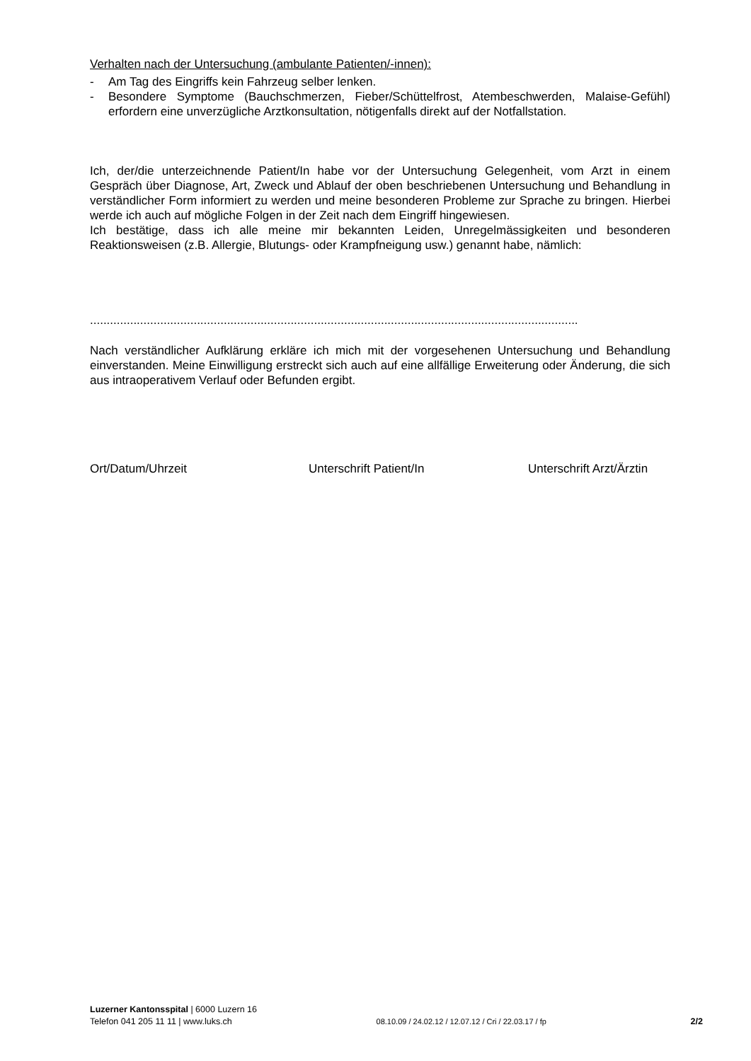Verhalten nach der Untersuchung (ambulante Patienten/-innen):
- Am Tag des Eingriffs kein Fahrzeug selber lenken.
- Besondere Symptome (Bauchschmerzen, Fieber/Schüttelfrost, Atembeschwerden, Malaise-Gefühl) erfordern eine unverzügliche Arztkonsultation, nötigenfalls direkt auf der Notfallstation.
Ich, der/die unterzeichnende Patient/In habe vor der Untersuchung Gelegenheit, vom Arzt in einem Gespräch über Diagnose, Art, Zweck und Ablauf der oben beschriebenen Untersuchung und Behandlung in verständlicher Form informiert zu werden und meine besonderen Probleme zur Sprache zu bringen. Hierbei werde ich auch auf mögliche Folgen in der Zeit nach dem Eingriff hingewiesen.
Ich bestätige, dass ich alle meine mir bekannten Leiden, Unregelmässigkeiten und besonderen Reaktionsweisen (z.B. Allergie, Blutungs- oder Krampfneigung usw.) genannt habe, nämlich:
..................................................................................................................................................
Nach verständlicher Aufklärung erkläre ich mich mit der vorgesehenen Untersuchung und Behandlung einverstanden. Meine Einwilligung erstreckt sich auch auf eine allfällige Erweiterung oder Änderung, die sich aus intraoperativem Verlauf oder Befunden ergibt.
Ort/Datum/Uhrzeit Unterschrift Patient/In Unterschrift Arzt/Ärztin
Luzerner Kantonsspital | 6000 Luzern 16
Telefon 041 205 11 11 | www.luks.ch 08.10.09 / 24.02.12 / 12.07.12 / Cri / 22.03.17 / fp 2/2